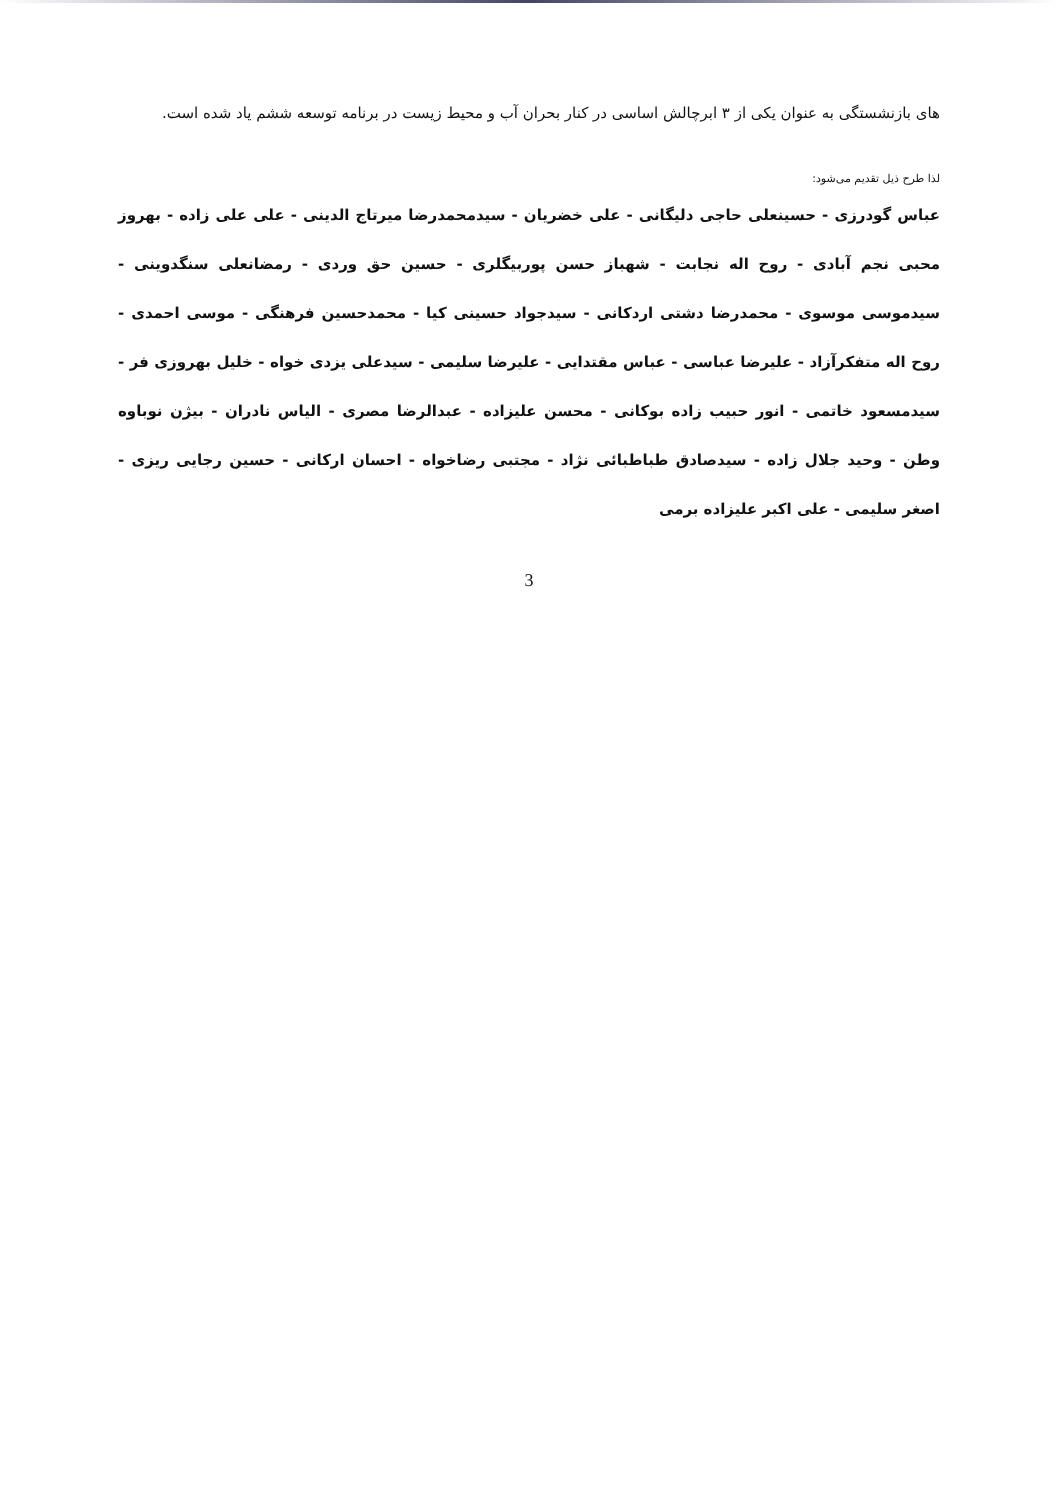های بازنشستگی به عنوان یکی از ۳ ابرچالش اساسی در کنار بحران آب و محیط زیست در برنامه توسعه ششم یاد شده است.
لذا طرح ذیل تقدیم می‌شود:
عباس گودرزی - حسینعلی حاجی دلیگانی - علی خضریان - سیدمحمدرضا میرتاج الدینی - علی علی زاده - بهروز محبی نجم آبادی - روح اله نجابت - شهباز حسن پوربیگلری - حسین حق وردی - رمضانعلی سنگدوینی - سیدموسی موسوی - محمدرضا دشتی اردکانی - سیدجواد حسینی کیا - محمدحسین فرهنگی - موسی احمدی - روح اله متفکرآزاد - علیرضا عباسی - عباس مقتدایی - علیرضا سلیمی - سیدعلی یزدی خواه - خلیل بهروزی فر - سیدمسعود خاتمی - انور حبیب زاده بوکانی - محسن علیزاده - عبدالرضا مصری - الیاس نادران - بیژن نوباوه وطن - وحید جلال زاده - سیدصادق طباطبائی نژاد - مجتبی رضاخواه - احسان ارکانی - حسین رجایی ریزی - اصغر سلیمی - علی اکبر علیزاده برمی
3